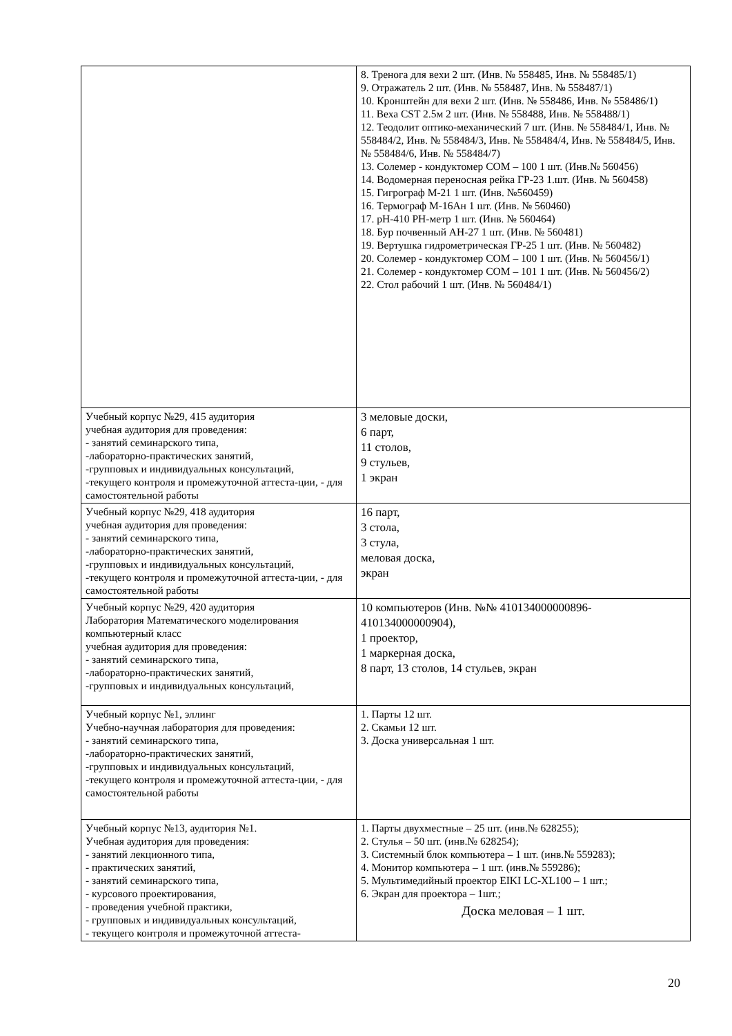| | 8. Тренога для вехи 2 шт. (Инв. № 558485, Инв. № 558485/1) 9. Отражатель 2 шт. (Инв. № 558487, Инв. № 558487/1) 10. Кронштейн для вехи 2 шт. (Инв. № 558486, Инв. № 558486/1) 11. Веха CST 2.5м 2 шт. (Инв. № 558488, Инв. № 558488/1) 12. Теодолит оптико-механический 7 шт. (Инв. № 558484/1, Инв. № 558484/2, Инв. № 558484/3, Инв. № 558484/4, Инв. № 558484/5, Инв. № 558484/6, Инв. № 558484/7) 13. Солемер - кондуктомер СОМ – 100 1 шт. (Инв.№ 560456) 14. Водомерная переносная рейка ГР-23 1.шт. (Инв. № 560458) 15. Гигрограф М-21 1 шт. (Инв. №560459) 16. Термограф М-16Ан 1 шт. (Инв. № 560460) 17. pH-410 PH-метр 1 шт. (Инв. № 560464) 18. Бур почвенный АН-27 1 шт. (Инв. № 560481) 19. Вертушка гидрометрическая ГР-25 1 шт. (Инв. № 560482) 20. Солемер - кондуктомер СОМ – 100 1 шт. (Инв. № 560456/1) 21. Солемер - кондуктомер СОМ – 101 1 шт. (Инв. № 560456/2) 22. Стол рабочий 1 шт. (Инв. № 560484/1) |
| Учебный корпус №29, 415 аудитория учебная аудитория для проведения: - занятий семинарского типа, -лабораторно-практических занятий, -групповых и индивидуальных консультаций, -текущего контроля и промежуточной аттеста-ции, - для самостоятельной работы | 3 меловые доски, 6 парт, 11 столов, 9 стульев, 1 экран |
| Учебный корпус №29, 418 аудитория учебная аудитория для проведения: - занятий семинарского типа, -лабораторно-практических занятий, -групповых и индивидуальных консультаций, -текущего контроля и промежуточной аттеста-ции, - для самостоятельной работы | 16 парт, 3 стола, 3 стула, меловая доска, экран |
| Учебный корпус №29, 420 аудитория Лаборатория Математического моделирования компьютерный класс учебная аудитория для проведения: - занятий семинарского типа, -лабораторно-практических занятий, -групповых и индивидуальных консультаций, | 10 компьютеров (Инв. №№ 410134000000896-410134000000904), 1 проектор, 1 маркерная доска, 8 парт, 13 столов, 14 стульев, экран |
| Учебный корпус №1, эллинг Учебно-научная лаборатория для проведения: - занятий семинарского типа, -лабораторно-практических занятий, -групповых и индивидуальных консультаций, -текущего контроля и промежуточной аттеста-ции, - для самостоятельной работы | 1. Парты 12 шт. 2. Скамьи 12 шт. 3. Доска универсальная 1 шт. |
| Учебный корпус №13, аудитория №1. Учебная аудитория для проведения: - занятий лекционного типа, - практических занятий, - занятий семинарского типа, - курсового проектирования, - проведения учебной практики, - групповых и индивидуальных консультаций, - текущего контроля и промежуточной аттеста- | 1. Парты двухместные – 25 шт. (инв.№ 628255); 2. Стулья – 50 шт. (инв.№ 628254); 3. Системный блок компьютера – 1 шт. (инв.№ 559283); 4. Монитор компьютера – 1 шт. (инв.№ 559286); 5. Мультимедийный проектор EIKI LC-XL100 – 1 шт.; 6. Экран для проектора – 1шт.; Доска меловая – 1 шт. |
20